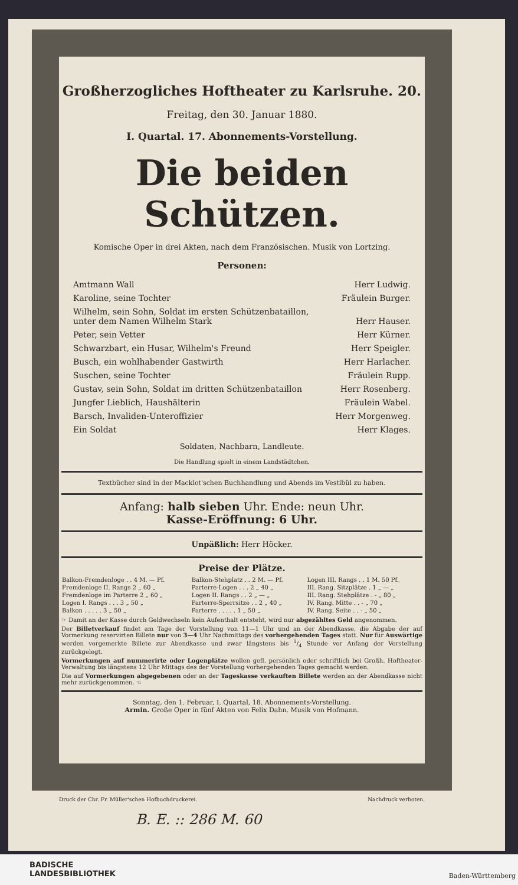Großherzogliches Hoftheater zu Karlsruhe. 20.
Freitag, den 30. Januar 1880.
I. Quartal. 17. Abonnements-Vorstellung.
Die beiden Schützen.
Komische Oper in drei Akten, nach dem Französischen. Musik von Lortzing.
Personen:
Amtmann Wall Herr Ludwig.
Karoline, seine Tochter Fräulein Burger.
Wilhelm, sein Sohn, Soldat im ersten Schützenbataillon,
unter dem Namen Wilhelm Stark
Herr Hauser.
Peter, sein Vetter Herr Kürner.
Schwarzbart, ein Husar, Wilhelm's Freund Herr Speigler.
Busch, ein wohlhabender Gastwirth Herr Harlacher.
Suschen, seine Tochter Fräulein Rupp.
Gustav, sein Sohn, Soldat im dritten Schützenbataillon Herr Rosenberg.
Jungfer Lieblich, Haushälterin Fräulein Wabel.
Barsch, Invaliden-Unteroffizier Herr Morgenweg.
Ein Soldat Herr Klages.
Soldaten, Nachbarn, Landleute.
Die Handlung spielt in einem Landstädtchen.
Textbücher sind in der Macklot'schen Buchhandlung und Abends im Vestibül zu haben.
Anfang: halb sieben Uhr. Ende: neun Uhr.
Kasse-Eröffnung: 6 Uhr.
Unpäßlich: Herr Höcker.
Preise der Plätze.
| Balkon-Fremdenloge . . 4 M. — Pf. | Balkon-Stehplatz . . 2 M. — Pf. | Logen III. Rangs . . 1 M. 50 Pf. |
| Fremdenloge II. Rangs 2 „ 60 „ | Parterre-Logen . . . 2 „ 40 „ | III. Rang. Sitzplätze . 1 „ — „ |
| Fremdenloge im Parterre 2 „ 60 „ | Logen II. Rangs . . 2 „ — „ | III. Rang. Stehplätze . - „ 80 „ |
| Logen I. Rangs . . . 3 „ 50 „ | Parterre-Sperrsitze . . 2 „ 40 „ | IV. Rang. Mitte . . - „ 70 „ |
| Balkon . . . . . 3 „ 50 „ | Parterre . . . . . 1 „ 50 „ | IV. Rang. Seite . . - „ 50 „ |
☞ Damit an der Kasse durch Geldwechseln kein Aufenthalt entsteht, wird nur abgezähltes Geld angenommen.
Der Billetverkauf findet am Tage der Vorstellung von 11—1 Uhr und an der Abendkasse, die Abgabe der auf Vormerkung reservirten Billete nur von 3—4 Uhr Nachmittags des vorhergehenden Tages statt. Nur für Auswärtige werden vorgemerkte Billete zur Abendkasse und zwar längstens bis 1/4 Stunde vor Anfang der Vorstellung zurückgelegt.
Vormerkungen auf nummerirte oder Logenplätze wollen gefl. persönlich oder schriftlich bei Großh. Hoftheater-Verwaltung bis längstens 12 Uhr Mittags des der Vorstellung vorhergehenden Tages gemacht werden.
Die auf Vormerkungen abgegebenen oder an der Tageskasse verkauften Billete werden an der Abendkasse nicht mehr zurückgenommen. ☜
Sonntag, den 1. Februar, I. Quartal, 18. Abonnements-Vorstellung.
Armin. Große Oper in fünf Akten von Felix Dahn. Musik von Hofmann.
Druck der Chr. Fr. Müller'schen Hofbuchdruckerei. Nachdruck verboten.
B. E. :: 286 M. 60
BADISCHE
LANDESBIBLIOTHEK
Baden-Württemberg